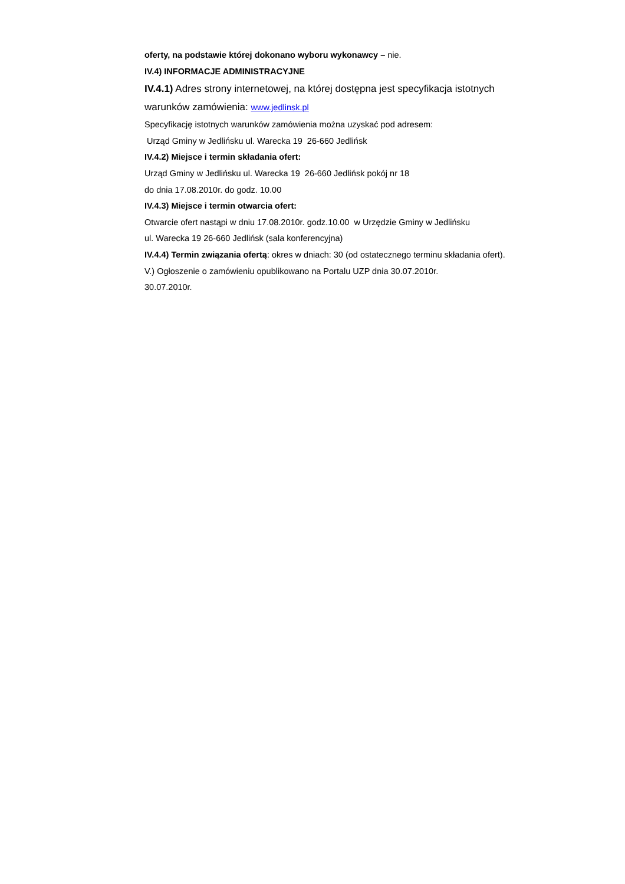oferty, na podstawie której dokonano wyboru wykonawcy – nie.
IV.4) INFORMACJE ADMINISTRACYJNE
IV.4.1) Adres strony internetowej, na której dostępna jest specyfikacja istotnych
warunków zamówienia: www.jedlinsk.pl
Specyfikację istotnych warunków zamówienia można uzyskać pod adresem:
Urząd Gminy w Jedlińsku ul. Warecka 19 26-660 Jedlińsk
IV.4.2) Miejsce i termin składania ofert:
Urząd Gminy w Jedlińsku ul. Warecka 19 26-660 Jedlińsk pokój nr 18
do dnia 17.08.2010r. do godz. 10.00
IV.4.3) Miejsce i termin otwarcia ofert:
Otwarcie ofert nastąpi w dniu 17.08.2010r. godz.10.00 w Urzędzie Gminy w Jedlińsku
ul. Warecka 19 26-660 Jedlińsk (sala konferencyjna)
IV.4.4) Termin związania ofertą: okres w dniach: 30 (od ostatecznego terminu składania ofert).
V.) Ogłoszenie o zamówieniu opublikowano na Portalu UZP dnia 30.07.2010r.
30.07.2010r.